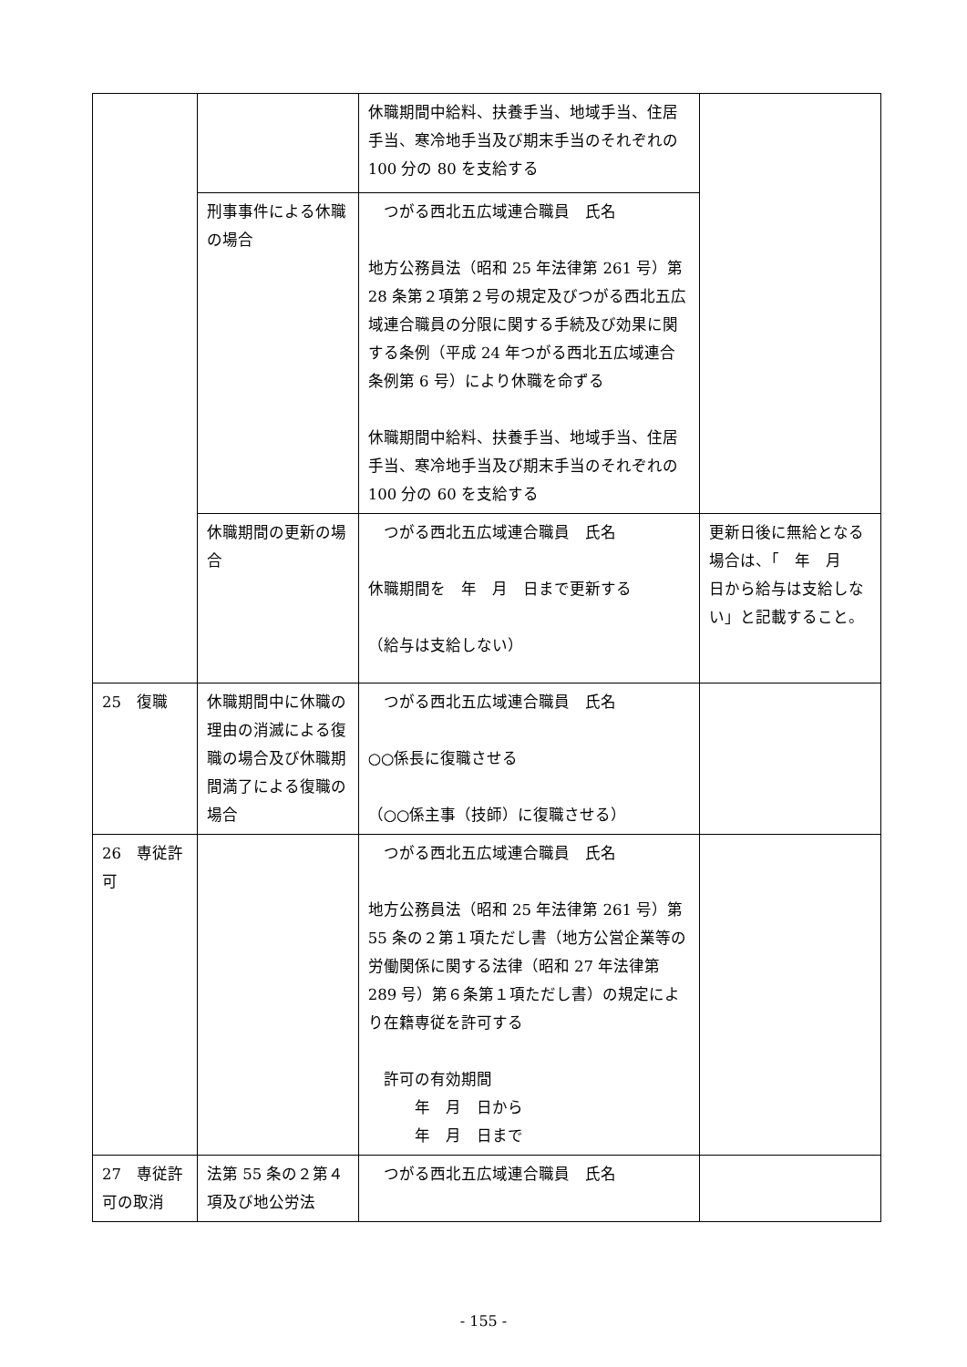| | | 休職期間中給料、扶養手当、地域手当、住居手当、寒冷地手当及び期末手当のそれぞれの 100 分の 80 を支給する | |
| | 刑事事件による休職の場合 | つがる西北五広域連合職員 氏名 地方公務員法（昭和 25 年法律第 261 号）第 28 条第２項第２号の規定及びつがる西北五広域連合職員の分限に関する手続及び効果に関する条例（平成 24 年つがる西北五広域連合条例第 6 号）により休職を命ずる 休職期間中給料、扶養手当、地域手当、住居手当、寒冷地手当及び期末手当のそれぞれの 100 分の 60 を支給する | |
| | 休職期間の更新の場合 | つがる西北五広域連合職員 氏名 休職期間を 年 月 日まで更新する （給与は支給しない） | 更新日後に無給となる場合は、「 年 月 日から給与は支給しない」と記載すること。 |
| 25 復職 | 休職期間中に休職の理由の消滅による復職の場合及び休職期間満了による復職の場合 | つがる西北五広域連合職員 氏名 ○○係長に復職させる （○○係主事（技師）に復職させる） | |
| 26 専従許可 | | つがる西北五広域連合職員 氏名 地方公務員法（昭和 25 年法律第 261 号）第 55 条の２第１項ただし書（地方公営企業等の労働関係に関する法律（昭和 27 年法律第 289 号）第６条第１項ただし書）の規定により在籍専従を許可する 許可の有効期間 年 月 日から 年 月 日まで | |
| 27 専従許可の取消 | 法第 55 条の２第４項及び地公労法 | つがる西北五広域連合職員 氏名 | |
- 155 -